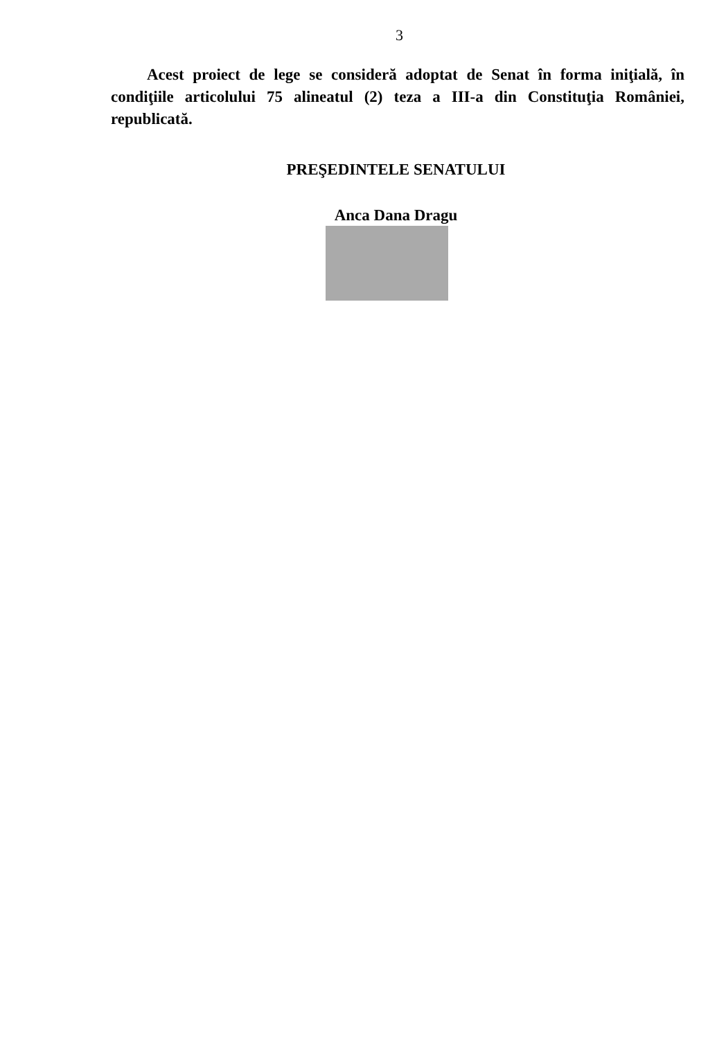3
Acest proiect de lege se consideră adoptat de Senat în forma iniţială, în condiţiile articolului 75 alineatul (2) teza a III-a din Constituţia României, republicată.
PREŞEDINTELE SENATULUI
Anca Dana Dragu